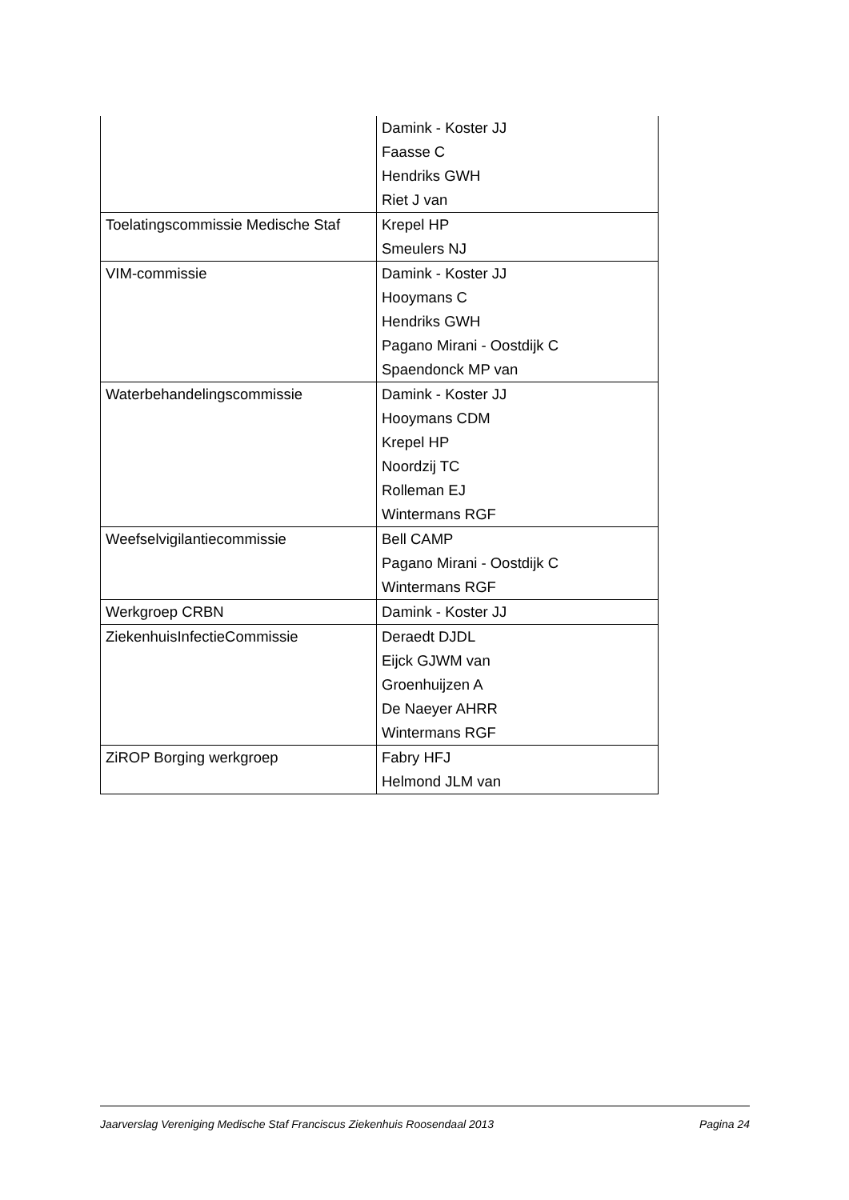| | Damink - Koster JJ Faasse C Hendriks GWH Riet J van |
| Toelatingscommissie Medische Staf | Krepel HP Smeulers NJ |
| VIM-commissie | Damink - Koster JJ Hooymans C Hendriks GWH Pagano Mirani - Oostdijk C Spaendonck MP van |
| Waterbehandelingscommissie | Damink - Koster JJ Hooymans CDM Krepel HP Noordzij TC Rolleman EJ Wintermans RGF |
| Weefselvigilantiecommissie | Bell CAMP Pagano Mirani - Oostdijk C Wintermans RGF |
| Werkgroep CRBN | Damink - Koster JJ |
| ZiekenhuisInfectieCommissie | Deraedt DJDL Eijck GJWM van Groenhuijzen A De Naeyer AHRR Wintermans RGF |
| ZiROP Borging werkgroep | Fabry HFJ Helmond JLM van |
Jaarverslag Vereniging Medische Staf Franciscus Ziekenhuis Roosendaal 2013 Pagina 24